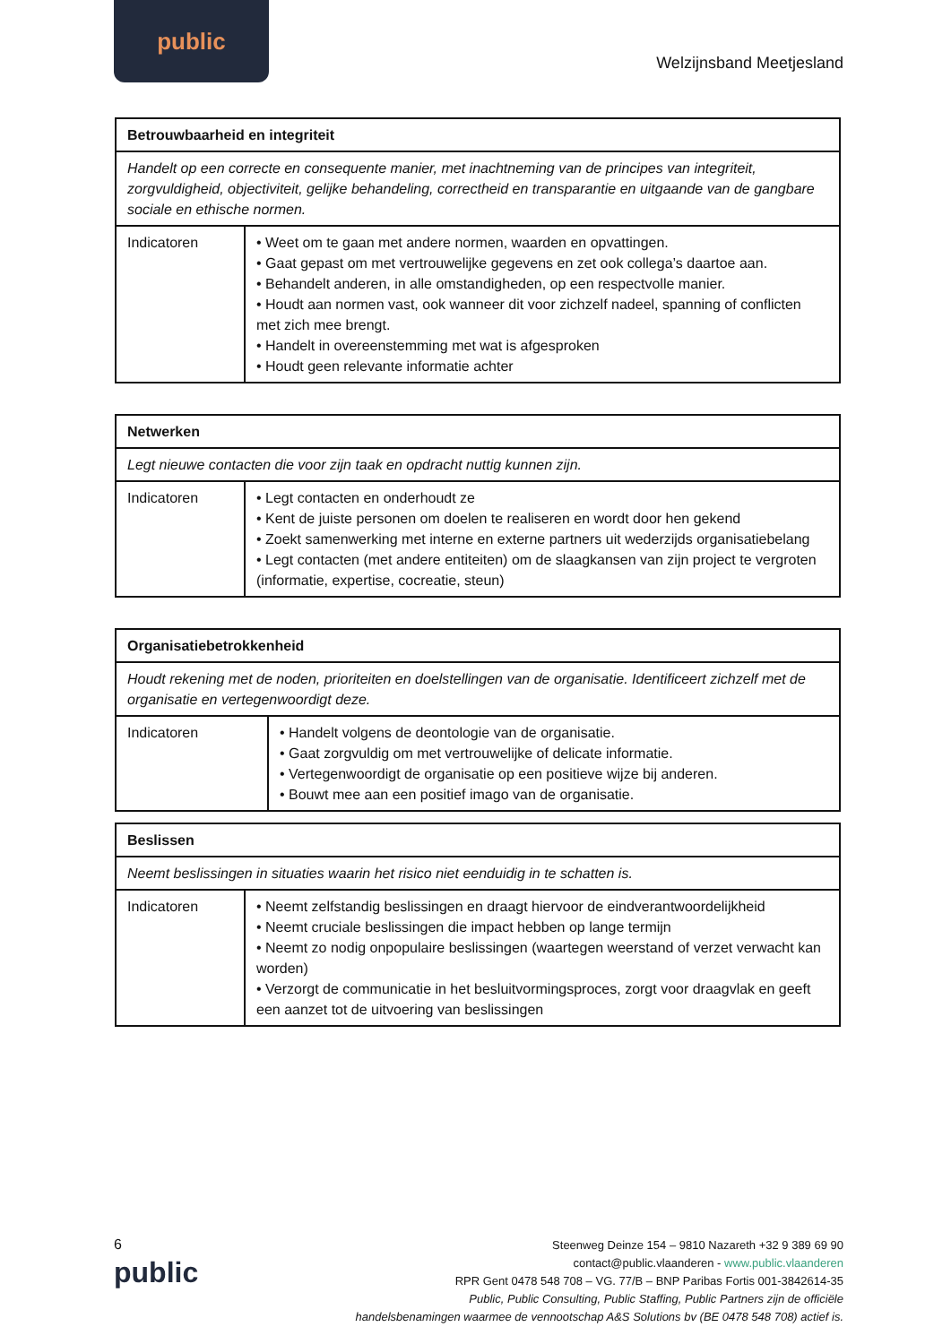public
Welzijnsband Meetjesland
| Betrouwbaarheid en integriteit | |
| --- | --- |
| Handelt op een correcte en consequente manier, met inachtneming van de principes van integriteit, zorgvuldigheid, objectiviteit, gelijke behandeling, correctheid en transparantie en uitgaande van de gangbare sociale en ethische normen. | |
| Indicatoren | • Weet om te gaan met andere normen, waarden en opvattingen. • Gaat gepast om met vertrouwelijke gegevens en zet ook collega’s daartoe aan. • Behandelt anderen, in alle omstandigheden, op een respectvolle manier. • Houdt aan normen vast, ook wanneer dit voor zichzelf nadeel, spanning of conflicten met zich mee brengt. • Handelt in overeenstemming met wat is afgesproken • Houdt geen relevante informatie achter |
| Netwerken | |
| --- | --- |
| Legt nieuwe contacten die voor zijn taak en opdracht nuttig kunnen zijn. | |
| Indicatoren | • Legt contacten en onderhoudt ze • Kent de juiste personen om doelen te realiseren en wordt door hen gekend • Zoekt samenwerking met interne en externe partners uit wederzijds organisatiebelang • Legt contacten (met andere entiteiten) om de slaagkansen van zijn project te vergroten (informatie, expertise, cocreatie, steun) |
| Organisatiebetrokkenheid | |
| --- | --- |
| Houdt rekening met de noden, prioriteiten en doelstellingen van de organisatie. Identificeert zichzelf met de organisatie en vertegenwoordigt deze. | |
| Indicatoren | • Handelt volgens de deontologie van de organisatie. • Gaat zorgvuldig om met vertrouwelijke of delicate informatie. • Vertegenwoordigt de organisatie op een positieve wijze bij anderen. • Bouwt mee aan een positief imago van de organisatie. |
| Beslissen | |
| --- | --- |
| Neemt beslissingen in situaties waarin het risico niet eenduidig in te schatten is. | |
| Indicatoren | • Neemt zelfstandig beslissingen en draagt hiervoor de eindverantwoordelijkheid • Neemt cruciale beslissingen die impact hebben op lange termijn • Neemt zo nodig onpopulaire beslissingen (waartegen weerstand of verzet verwacht kan worden) • Verzorgt de communicatie in het besluitvormingsproces, zorgt voor draagvlak en geeft een aanzet tot de uitvoering van beslissingen |
6
public
Steenweg Deinze 154 – 9810 Nazareth +32 9 389 69 90
contact@public.vlaanderen - www.public.vlaanderen
RPR Gent 0478 548 708 – VG. 77/B – BNP Paribas Fortis 001-3842614-35
Public, Public Consulting, Public Staffing, Public Partners zijn de officiële
handelsbenamingen waarmee de vennootschap A&S Solutions bv (BE 0478 548 708) actief is.